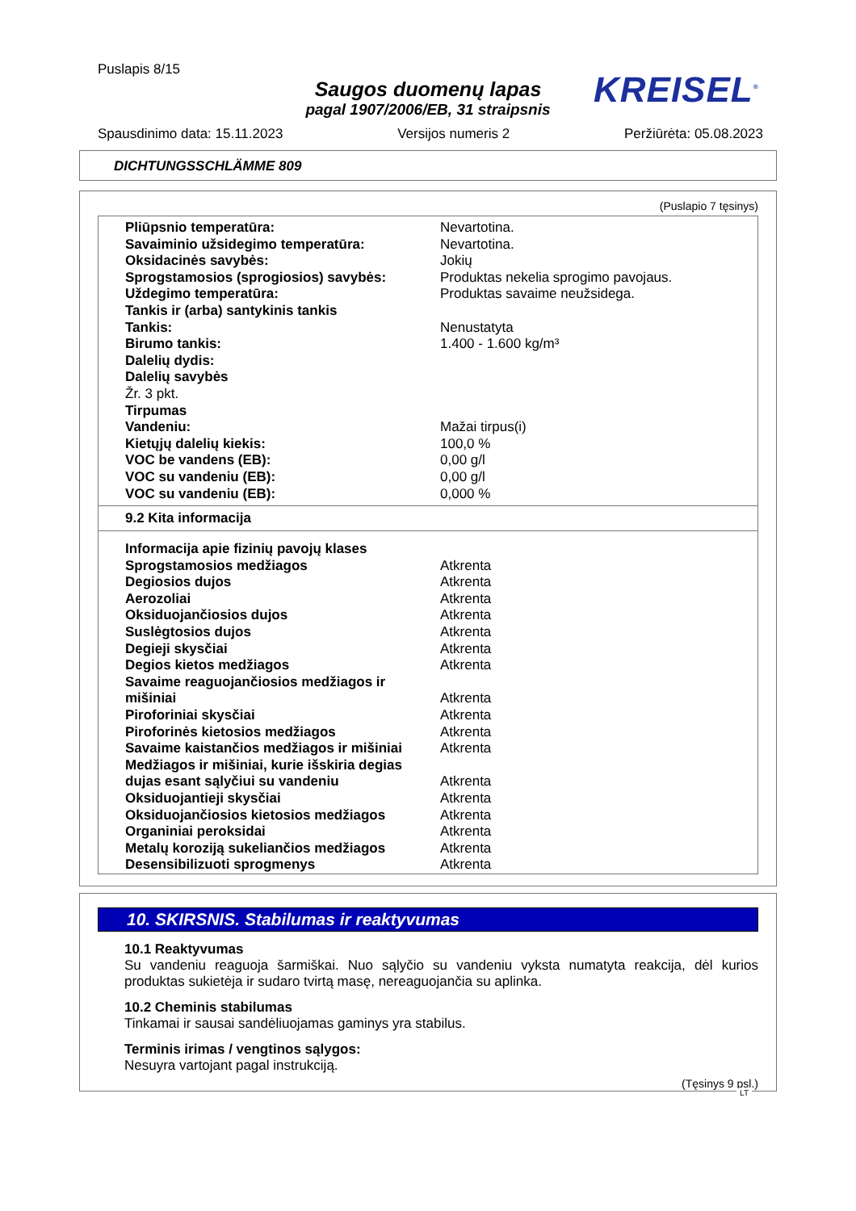Puslapis 8/15
Saugos duomenų lapas
pagal 1907/2006/EB, 31 straipsnis
KREISEL<sup>®</sup>
Spausdinimo data: 15.11.2023 Versijos numeris 2 Peržiūrėta: 05.08.2023
DICHTUNGSSCHLÄMME 809
(Puslapio 7 tęsinys)
| Pliūpsnio temperatūra: | Nevartotina. |
| Savaiminio užsidegimo temperatūra: | Nevartotina. |
| Oksidacinės savybės: | Jokių |
| Sprogstamosios (sprogiosios) savybės: | Produktas nekelia sprogimo pavojaus. |
| Uždegimo temperatūra: | Produktas savaime neužsidega. |
| Tankis ir (arba) santykinis tankis | |
| Tankis: | Nenustatyta |
| Birumo tankis: | 1.400 - 1.600 kg/m³ |
| Dalelių dydis: | |
| Dalelių savybės | |
| Žr. 3 pkt. | |
| Tirpumas | |
| Vandeniu: | Mažai tirpus(i) |
| Kietųjų dalelių kiekis: | 100,0 % |
| VOC be vandens (EB): | 0,00 g/l |
| VOC su vandeniu (EB): | 0,00 g/l |
| VOC su vandeniu (EB): | 0,000 % |
9.2 Kita informacija
| Informacija apie fizinių pavojų klases | |
| Sprogstamosios medžiagos | Atkrenta |
| Degiosios dujos | Atkrenta |
| Aerozoliai | Atkrenta |
| Oksiduojančiosios dujos | Atkrenta |
| Suslėgtosios dujos | Atkrenta |
| Degieji skysčiai | Atkrenta |
| Degios kietos medžiagos | Atkrenta |
| Savaime reaguojančiosios medžiagos ir mišiniai | Atkrenta |
| Piroforiniai skysčiai | Atkrenta |
| Piroforinės kietosios medžiagos | Atkrenta |
| Savaime kaistančios medžiagos ir mišiniai | Atkrenta |
| Medžiagos ir mišiniai, kurie išskiria degias dujas esant sąlyčiui su vandeniu | Atkrenta |
| Oksiduojantieji skysčiai | Atkrenta |
| Oksiduojančiosios kietosios medžiagos | Atkrenta |
| Organiniai peroksidai | Atkrenta |
| Metalų koroziją sukeliančios medžiagos | Atkrenta |
| Desensibilizuoti sprogmenys | Atkrenta |
10. SKIRSNIS. Stabilumas ir reaktyvumas
10.1 Reaktyvumas
Su vandeniu reaguoja šarmiškai. Nuo sąlyčio su vandeniu vyksta numatyta reakcija, dėl kurios produktas sukietėja ir sudaro tvirtą masę, nereaguojančia su aplinka.
10.2 Cheminis stabilumas
Tinkamai ir sausai sandėliuojamas gaminys yra stabilus.
Terminis irimas / vengtinos sąlygos:
Nesuyra vartojant pagal instrukciją.
(Tęsinys 9 psl.)
LT